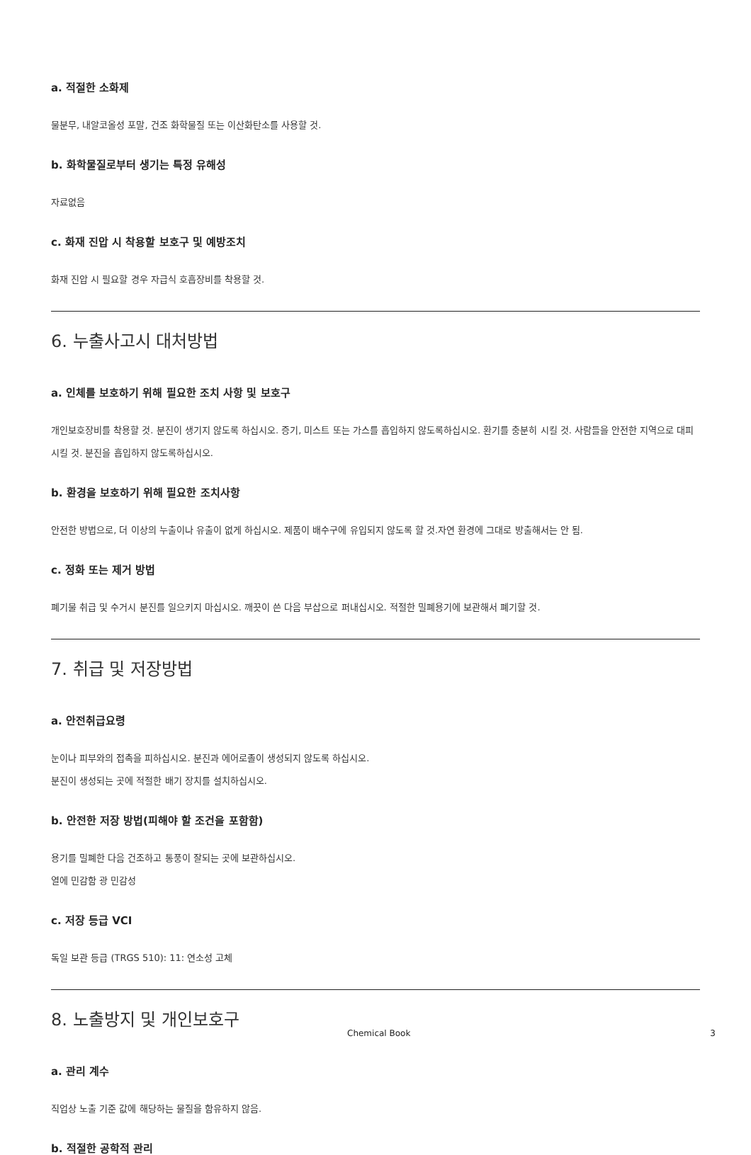a. 적절한 소화제
물분무, 내알코올성 포말, 건조 화학물질 또는 이산화탄소를 사용할 것.
b. 화학물질로부터 생기는 특정 유해성
자료없음
c. 화재 진압 시 착용할 보호구 및 예방조치
화재 진압 시 필요할 경우 자급식 호흡장비를 착용할 것.
6. 누출사고시 대처방법
a. 인체를 보호하기 위해 필요한 조치 사항 및 보호구
개인보호장비를 착용할 것. 분진이 생기지 않도록 하십시오. 증기, 미스트 또는 가스를 흡입하지 않도록하십시오. 환기를 충분히 시킬 것. 사람들을 안전한 지역으로 대피시킬 것. 분진을 흡입하지 않도록하십시오.
b. 환경을 보호하기 위해 필요한 조치사항
안전한 방법으로, 더 이상의 누출이나 유출이 없게 하십시오. 제품이 배수구에 유입되지 않도록 할 것.자연 환경에 그대로 방출해서는 안 됨.
c. 정화 또는 제거 방법
폐기물 취급 및 수거시 분진를 일으키지 마십시오. 깨끗이 쓴 다음 부삽으로 퍼내십시오. 적절한 밀폐용기에 보관해서 폐기할 것.
7. 취급 및 저장방법
a. 안전취급요령
눈이나 피부와의 접촉을 피하십시오. 분진과 에어로졸이 생성되지 않도록 하십시오.
분진이 생성되는 곳에 적절한 배기 장치를 설치하십시오.
b. 안전한 저장 방법(피해야 할 조건을 포함함)
용기를 밀폐한 다음 건조하고 통풍이 잘되는 곳에 보관하십시오.
열에 민감함 광 민감성
c. 저장 등급 VCI
독일 보관 등급 (TRGS 510): 11: 연소성 고체
8. 노출방지 및 개인보호구
a. 관리 계수
직업상 노출 기준 값에 해당하는 물질을 함유하지 않음.
b. 적절한 공학적 관리
Chemical Book 3